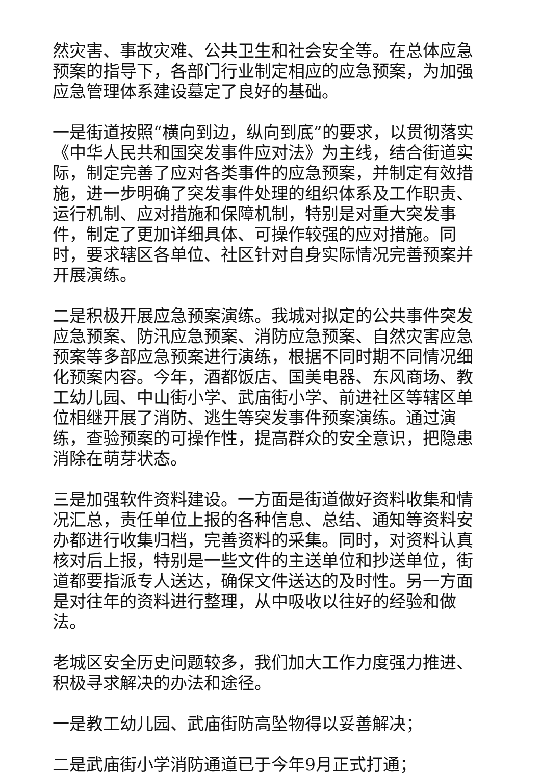然灾害、事故灾难、公共卫生和社会安全等。在总体应急预案的指导下，各部门行业制定相应的应急预案，为加强应急管理体系建设墓定了良好的基础。
一是街道按照“横向到边，纵向到底”的要求，以贯彻落实《中华人民共和国突发事件应对法》为主线，结合街道实际，制定完善了应对各类事件的应急预案，并制定有效措施，进一步明确了突发事件处理的组织体系及工作职责、运行机制、应对措施和保障机制，特别是对重大突发事件，制定了更加详细具体、可操作较强的应对措施。同时，要求辖区各单位、社区针对自身实际情况完善预案并开展演练。
二是积极开展应急预案演练。我城对拟定的公共事件突发应急预案、防汛应急预案、消防应急预案、自然灾害应急预案等多部应急预案进行演练，根据不同时期不同情况细化预案内容。今年，酒都饭店、国美电器、东风商场、教工幼儿园、中山街小学、武庙街小学、前进社区等辖区单位相继开展了消防、逃生等突发事件预案演练。通过演练，查验预案的可操作性，提高群众的安全意识，把隐患消除在萌芽状态。
三是加强软件资料建设。一方面是街道做好资料收集和情况汇总，责任单位上报的各种信息、总结、通知等资料安办都进行收集归档，完善资料的采集。同时，对资料认真核对后上报，特别是一些文件的主送单位和抄送单位，街道都要指派专人送达，确保文件送达的及时性。另一方面是对往年的资料进行整理，从中吸收以往好的经验和做法。
老城区安全历史问题较多，我们加大工作力度强力推进、积极寻求解决的办法和途径。
一是教工幼儿园、武庙街防高坠物得以妥善解决；
二是武庙街小学消防通道已于今年9月正式打通；